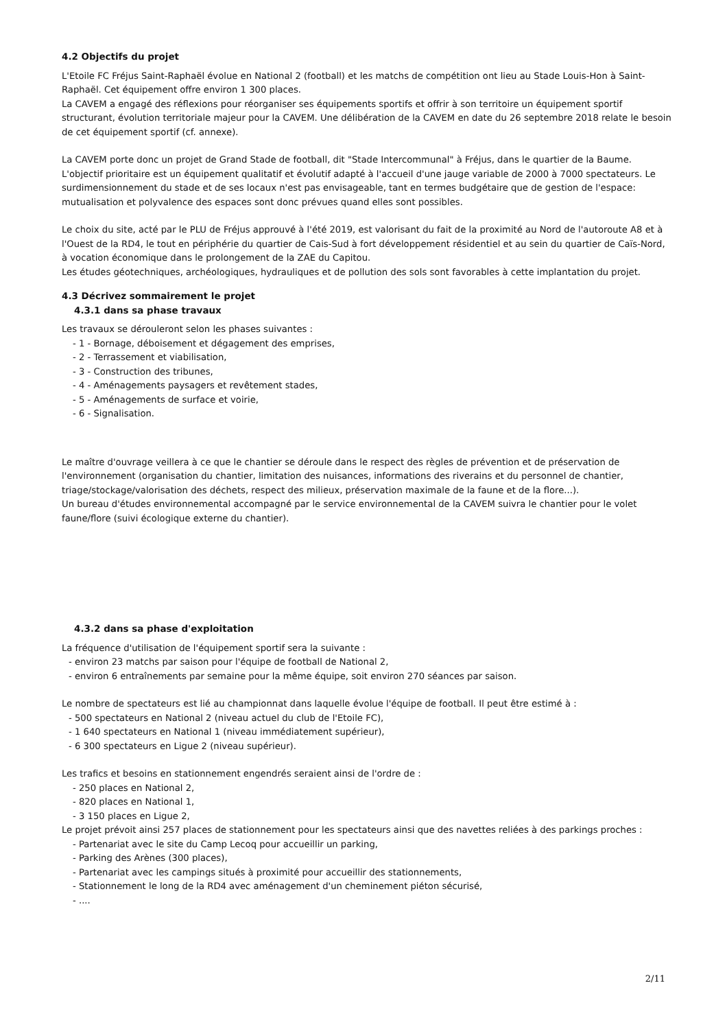4.2 Objectifs du projet
L'Etoile FC Fréjus Saint-Raphaël évolue en National 2 (football) et les matchs de compétition ont lieu au Stade Louis-Hon à Saint-Raphaël. Cet équipement offre environ 1 300 places.
La CAVEM a engagé des réflexions pour réorganiser ses équipements sportifs et offrir à son territoire un équipement sportif structurant, évolution territoriale majeur pour la CAVEM. Une délibération de la CAVEM en date du 26 septembre 2018 relate le besoin de cet équipement sportif (cf. annexe).
La CAVEM porte donc un projet de Grand Stade de football, dit "Stade Intercommunal" à Fréjus, dans le quartier de la Baume. L'objectif prioritaire est un équipement qualitatif et évolutif adapté à l'accueil d'une jauge variable de 2000 à 7000 spectateurs. Le surdimensionnement du stade et de ses locaux n'est pas envisageable, tant en termes budgétaire que de gestion de l'espace: mutualisation et polyvalence des espaces sont donc prévues quand elles sont possibles.
Le choix du site, acté par le PLU de Fréjus approuvé à l'été 2019, est valorisant du fait de la proximité au Nord de l'autoroute A8 et à l'Ouest de la RD4, le tout en périphérie du quartier de Cais-Sud à fort développement résidentiel et au sein du quartier de Caïs-Nord, à vocation économique dans le prolongement de la ZAE du Capitou.
Les études géotechniques, archéologiques, hydrauliques et de pollution des sols sont favorables à cette implantation du projet.
4.3 Décrivez sommairement le projet
4.3.1 dans sa phase travaux
Les travaux se dérouleront selon les phases suivantes :
- 1 - Bornage, déboisement et dégagement des emprises,
- 2 - Terrassement et viabilisation,
- 3 - Construction des tribunes,
- 4 - Aménagements paysagers et revêtement stades,
- 5 - Aménagements de surface et voirie,
- 6 - Signalisation.
Le maître d'ouvrage veillera à ce que le chantier se déroule dans le respect des règles de prévention et de préservation de l'environnement (organisation du chantier, limitation des nuisances, informations des riverains et du personnel de chantier, triage/stockage/valorisation des déchets, respect des milieux, préservation maximale de la faune et de la flore...).
Un bureau d'études environnemental accompagné par le service environnemental de la CAVEM suivra le chantier pour le volet faune/flore (suivi écologique externe du chantier).
4.3.2 dans sa phase d'exploitation
La fréquence d'utilisation de l'équipement sportif sera la suivante :
- environ 23 matchs par saison pour l'équipe de football de National 2,
- environ 6 entraînements par semaine pour la même équipe, soit environ 270 séances par saison.
Le nombre de spectateurs est lié au championnat dans laquelle évolue l'équipe de football. Il peut être estimé à :
- 500 spectateurs en National 2 (niveau actuel du club de l'Etoile FC),
- 1 640 spectateurs en National 1 (niveau immédiatement supérieur),
- 6 300 spectateurs en Ligue 2 (niveau supérieur).
Les trafics et besoins en stationnement engendrés seraient ainsi de l'ordre de :
- 250 places en National 2,
- 820 places en National 1,
- 3 150 places en Ligue 2,
Le projet prévoit ainsi 257 places de stationnement pour les spectateurs ainsi que des navettes reliées à des parkings proches :
- Partenariat avec le site du Camp Lecoq pour accueillir un parking,
- Parking des Arènes (300 places),
- Partenariat avec les campings situés à proximité pour accueillir des stationnements,
- Stationnement le long de la RD4 avec aménagement d'un cheminement piéton sécurisé,
- ....
2/11